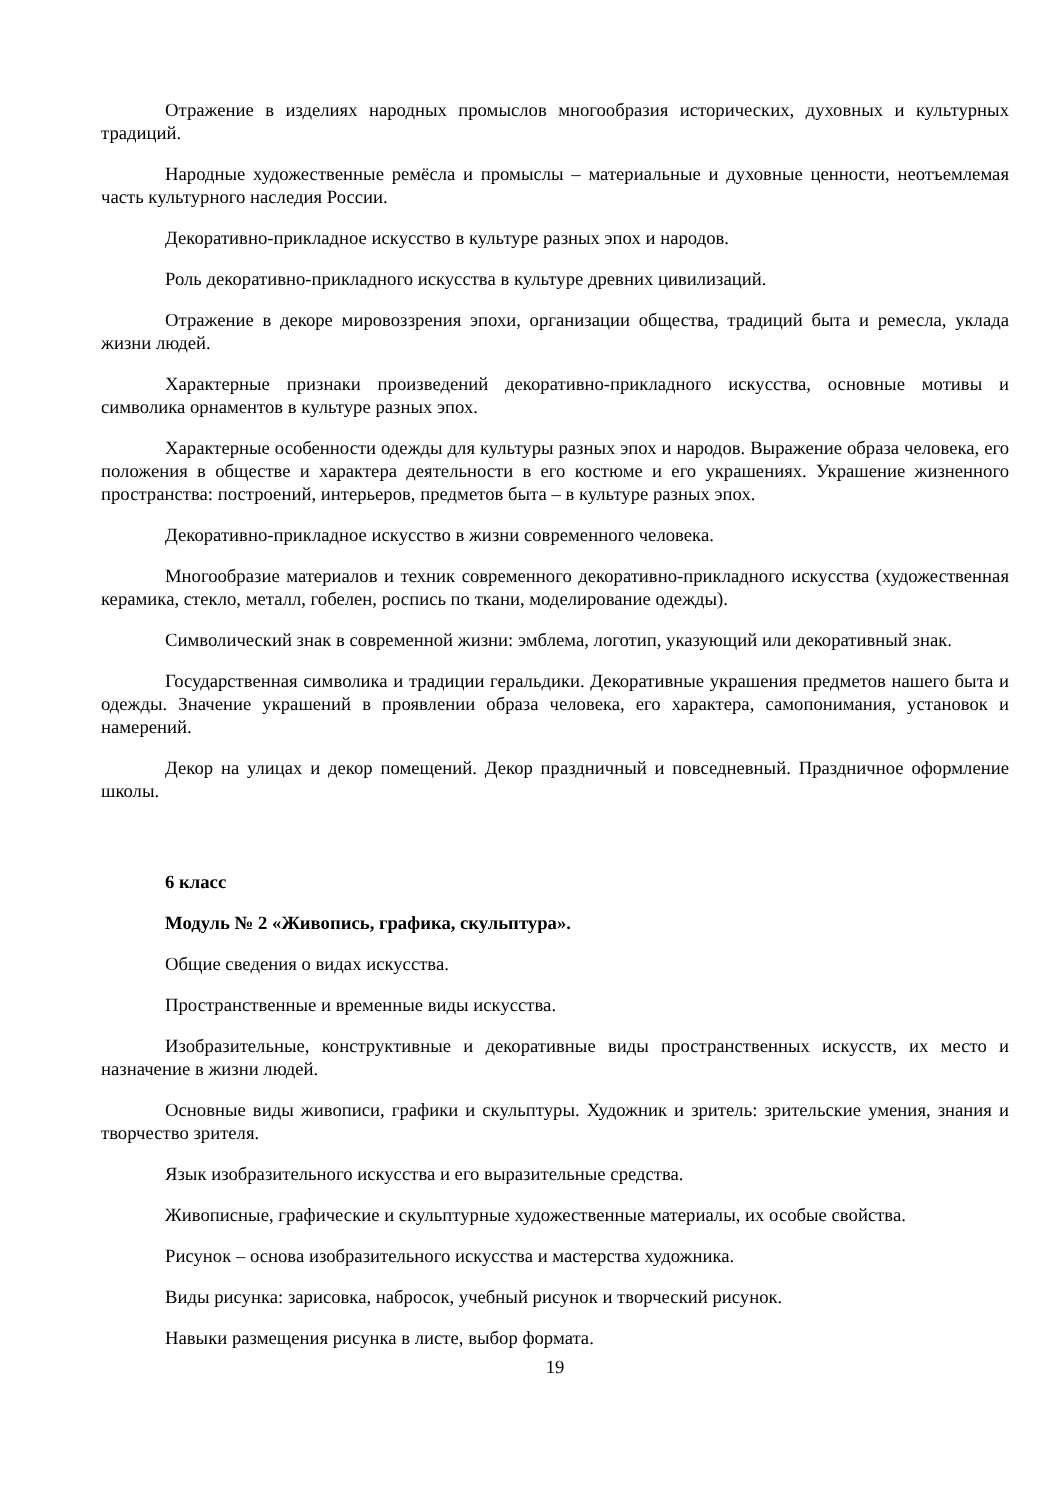Отражение в изделиях народных промыслов многообразия исторических, духовных и культурных традиций.
Народные художественные ремёсла и промыслы – материальные и духовные ценности, неотъемлемая часть культурного наследия России.
Декоративно-прикладное искусство в культуре разных эпох и народов.
Роль декоративно-прикладного искусства в культуре древних цивилизаций.
Отражение в декоре мировоззрения эпохи, организации общества, традиций быта и ремесла, уклада жизни людей.
Характерные признаки произведений декоративно-прикладного искусства, основные мотивы и символика орнаментов в культуре разных эпох.
Характерные особенности одежды для культуры разных эпох и народов. Выражение образа человека, его положения в обществе и характера деятельности в его костюме и его украшениях. Украшение жизненного пространства: построений, интерьеров, предметов быта – в культуре разных эпох.
Декоративно-прикладное искусство в жизни современного человека.
Многообразие материалов и техник современного декоративно-прикладного искусства (художественная керамика, стекло, металл, гобелен, роспись по ткани, моделирование одежды).
Символический знак в современной жизни: эмблема, логотип, указующий или декоративный знак.
Государственная символика и традиции геральдики. Декоративные украшения предметов нашего быта и одежды. Значение украшений в проявлении образа человека, его характера, самопонимания, установок и намерений.
Декор на улицах и декор помещений. Декор праздничный и повседневный. Праздничное оформление школы.
6 класс
Модуль № 2 «Живопись, графика, скульптура».
Общие сведения о видах искусства.
Пространственные и временные виды искусства.
Изобразительные, конструктивные и декоративные виды пространственных искусств, их место и назначение в жизни людей.
Основные виды живописи, графики и скульптуры. Художник и зритель: зрительские умения, знания и творчество зрителя.
Язык изобразительного искусства и его выразительные средства.
Живописные, графические и скульптурные художественные материалы, их особые свойства.
Рисунок – основа изобразительного искусства и мастерства художника.
Виды рисунка: зарисовка, набросок, учебный рисунок и творческий рисунок.
Навыки размещения рисунка в листе, выбор формата.
19